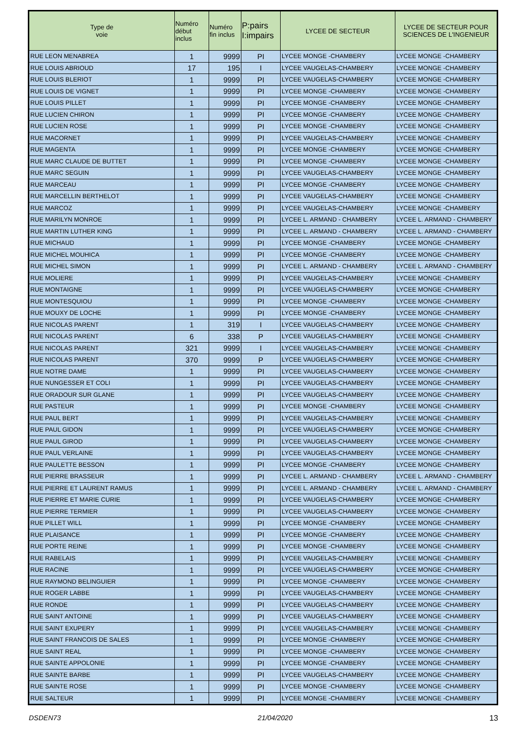| Type de voie | Numéro début inclus | Numéro fin inclus | P:pairs I:impairs | LYCEE DE SECTEUR | LYCEE DE SECTEUR POUR SCIENCES DE L'INGENIEUR |
| --- | --- | --- | --- | --- | --- |
| RUE LEON MENABREA | 1 | 9999 | PI | LYCEE MONGE -CHAMBERY | LYCEE MONGE -CHAMBERY |
| RUE LOUIS ABRIOUD | 17 | 195 | I | LYCEE VAUGELAS-CHAMBERY | LYCEE MONGE -CHAMBERY |
| RUE LOUIS BLERIOT | 1 | 9999 | PI | LYCEE VAUGELAS-CHAMBERY | LYCEE MONGE -CHAMBERY |
| RUE LOUIS DE VIGNET | 1 | 9999 | PI | LYCEE MONGE -CHAMBERY | LYCEE MONGE -CHAMBERY |
| RUE LOUIS PILLET | 1 | 9999 | PI | LYCEE MONGE -CHAMBERY | LYCEE MONGE -CHAMBERY |
| RUE LUCIEN CHIRON | 1 | 9999 | PI | LYCEE MONGE -CHAMBERY | LYCEE MONGE -CHAMBERY |
| RUE LUCIEN ROSE | 1 | 9999 | PI | LYCEE MONGE -CHAMBERY | LYCEE MONGE -CHAMBERY |
| RUE MACORNET | 1 | 9999 | PI | LYCEE VAUGELAS-CHAMBERY | LYCEE MONGE -CHAMBERY |
| RUE MAGENTA | 1 | 9999 | PI | LYCEE MONGE -CHAMBERY | LYCEE MONGE -CHAMBERY |
| RUE MARC CLAUDE DE BUTTET | 1 | 9999 | PI | LYCEE MONGE -CHAMBERY | LYCEE MONGE -CHAMBERY |
| RUE MARC SEGUIN | 1 | 9999 | PI | LYCEE VAUGELAS-CHAMBERY | LYCEE MONGE -CHAMBERY |
| RUE MARCEAU | 1 | 9999 | PI | LYCEE MONGE -CHAMBERY | LYCEE MONGE -CHAMBERY |
| RUE MARCELLIN BERTHELOT | 1 | 9999 | PI | LYCEE VAUGELAS-CHAMBERY | LYCEE MONGE -CHAMBERY |
| RUE MARCOZ | 1 | 9999 | PI | LYCEE VAUGELAS-CHAMBERY | LYCEE MONGE -CHAMBERY |
| RUE MARILYN MONROE | 1 | 9999 | PI | LYCEE L. ARMAND - CHAMBERY | LYCEE L. ARMAND - CHAMBERY |
| RUE MARTIN LUTHER KING | 1 | 9999 | PI | LYCEE L. ARMAND - CHAMBERY | LYCEE L. ARMAND - CHAMBERY |
| RUE MICHAUD | 1 | 9999 | PI | LYCEE MONGE -CHAMBERY | LYCEE MONGE -CHAMBERY |
| RUE MICHEL MOUHICA | 1 | 9999 | PI | LYCEE MONGE -CHAMBERY | LYCEE MONGE -CHAMBERY |
| RUE MICHEL SIMON | 1 | 9999 | PI | LYCEE L. ARMAND - CHAMBERY | LYCEE L. ARMAND - CHAMBERY |
| RUE MOLIERE | 1 | 9999 | PI | LYCEE VAUGELAS-CHAMBERY | LYCEE MONGE -CHAMBERY |
| RUE MONTAIGNE | 1 | 9999 | PI | LYCEE VAUGELAS-CHAMBERY | LYCEE MONGE -CHAMBERY |
| RUE MONTESQUIOU | 1 | 9999 | PI | LYCEE MONGE -CHAMBERY | LYCEE MONGE -CHAMBERY |
| RUE MOUXY DE LOCHE | 1 | 9999 | PI | LYCEE MONGE -CHAMBERY | LYCEE MONGE -CHAMBERY |
| RUE NICOLAS PARENT | 1 | 319 | I | LYCEE VAUGELAS-CHAMBERY | LYCEE MONGE -CHAMBERY |
| RUE NICOLAS PARENT | 6 | 338 | P | LYCEE VAUGELAS-CHAMBERY | LYCEE MONGE -CHAMBERY |
| RUE NICOLAS PARENT | 321 | 9999 | I | LYCEE VAUGELAS-CHAMBERY | LYCEE MONGE -CHAMBERY |
| RUE NICOLAS PARENT | 370 | 9999 | P | LYCEE VAUGELAS-CHAMBERY | LYCEE MONGE -CHAMBERY |
| RUE NOTRE DAME | 1 | 9999 | PI | LYCEE VAUGELAS-CHAMBERY | LYCEE MONGE -CHAMBERY |
| RUE NUNGESSER ET COLI | 1 | 9999 | PI | LYCEE VAUGELAS-CHAMBERY | LYCEE MONGE -CHAMBERY |
| RUE ORADOUR SUR GLANE | 1 | 9999 | PI | LYCEE VAUGELAS-CHAMBERY | LYCEE MONGE -CHAMBERY |
| RUE PASTEUR | 1 | 9999 | PI | LYCEE MONGE -CHAMBERY | LYCEE MONGE -CHAMBERY |
| RUE PAUL BERT | 1 | 9999 | PI | LYCEE VAUGELAS-CHAMBERY | LYCEE MONGE -CHAMBERY |
| RUE PAUL GIDON | 1 | 9999 | PI | LYCEE VAUGELAS-CHAMBERY | LYCEE MONGE -CHAMBERY |
| RUE PAUL GIROD | 1 | 9999 | PI | LYCEE VAUGELAS-CHAMBERY | LYCEE MONGE -CHAMBERY |
| RUE PAUL VERLAINE | 1 | 9999 | PI | LYCEE VAUGELAS-CHAMBERY | LYCEE MONGE -CHAMBERY |
| RUE PAULETTE BESSON | 1 | 9999 | PI | LYCEE MONGE -CHAMBERY | LYCEE MONGE -CHAMBERY |
| RUE PIERRE BRASSEUR | 1 | 9999 | PI | LYCEE L. ARMAND - CHAMBERY | LYCEE L. ARMAND - CHAMBERY |
| RUE PIERRE ET LAURENT RAMUS | 1 | 9999 | PI | LYCEE L. ARMAND - CHAMBERY | LYCEE L. ARMAND - CHAMBERY |
| RUE PIERRE ET MARIE CURIE | 1 | 9999 | PI | LYCEE VAUGELAS-CHAMBERY | LYCEE MONGE -CHAMBERY |
| RUE PIERRE TERMIER | 1 | 9999 | PI | LYCEE VAUGELAS-CHAMBERY | LYCEE MONGE -CHAMBERY |
| RUE PILLET WILL | 1 | 9999 | PI | LYCEE MONGE -CHAMBERY | LYCEE MONGE -CHAMBERY |
| RUE PLAISANCE | 1 | 9999 | PI | LYCEE MONGE -CHAMBERY | LYCEE MONGE -CHAMBERY |
| RUE PORTE REINE | 1 | 9999 | PI | LYCEE MONGE -CHAMBERY | LYCEE MONGE -CHAMBERY |
| RUE RABELAIS | 1 | 9999 | PI | LYCEE VAUGELAS-CHAMBERY | LYCEE MONGE -CHAMBERY |
| RUE RACINE | 1 | 9999 | PI | LYCEE VAUGELAS-CHAMBERY | LYCEE MONGE -CHAMBERY |
| RUE RAYMOND BELINGUIER | 1 | 9999 | PI | LYCEE MONGE -CHAMBERY | LYCEE MONGE -CHAMBERY |
| RUE ROGER LABBE | 1 | 9999 | PI | LYCEE VAUGELAS-CHAMBERY | LYCEE MONGE -CHAMBERY |
| RUE RONDE | 1 | 9999 | PI | LYCEE VAUGELAS-CHAMBERY | LYCEE MONGE -CHAMBERY |
| RUE SAINT ANTOINE | 1 | 9999 | PI | LYCEE VAUGELAS-CHAMBERY | LYCEE MONGE -CHAMBERY |
| RUE SAINT EXUPERY | 1 | 9999 | PI | LYCEE VAUGELAS-CHAMBERY | LYCEE MONGE -CHAMBERY |
| RUE SAINT FRANCOIS DE SALES | 1 | 9999 | PI | LYCEE MONGE -CHAMBERY | LYCEE MONGE -CHAMBERY |
| RUE SAINT REAL | 1 | 9999 | PI | LYCEE MONGE -CHAMBERY | LYCEE MONGE -CHAMBERY |
| RUE SAINTE APPOLONIE | 1 | 9999 | PI | LYCEE MONGE -CHAMBERY | LYCEE MONGE -CHAMBERY |
| RUE SAINTE BARBE | 1 | 9999 | PI | LYCEE VAUGELAS-CHAMBERY | LYCEE MONGE -CHAMBERY |
| RUE SAINTE ROSE | 1 | 9999 | PI | LYCEE MONGE -CHAMBERY | LYCEE MONGE -CHAMBERY |
| RUE SALTEUR | 1 | 9999 | PI | LYCEE MONGE -CHAMBERY | LYCEE MONGE -CHAMBERY |
DSDEN73 21/04/2020 13